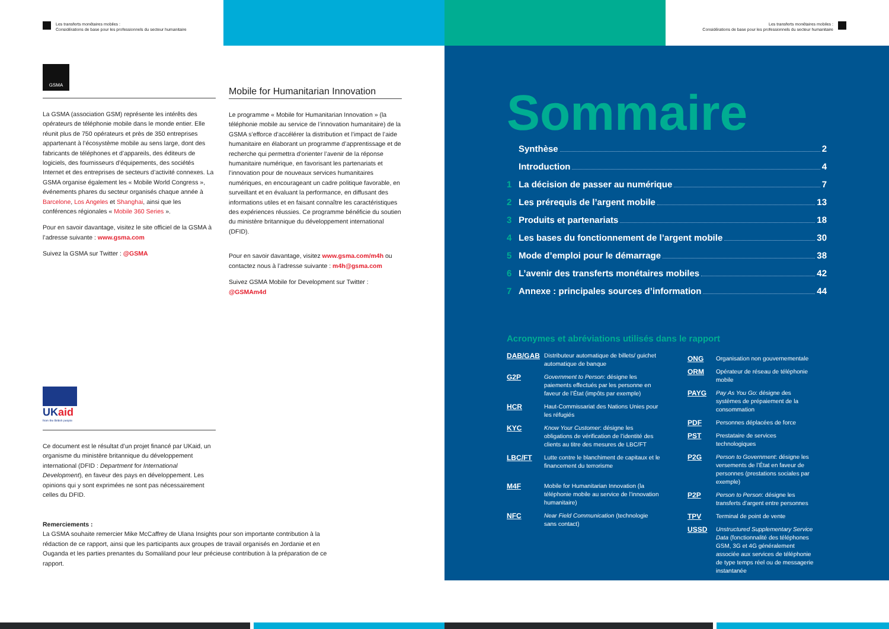Les transferts monétaires mobiles :
Considérations de base pour les professionnels du secteur humanitaire
GSMA
La GSMA (association GSM) représente les intérêts des opérateurs de téléphonie mobile dans le monde entier. Elle réunit plus de 750 opérateurs et près de 350 entreprises appartenant à l’écosystème mobile au sens large, dont des fabricants de téléphones et d’appareils, des éditeurs de logiciels, des fournisseurs d’équipements, des sociétés Internet et des entreprises de secteurs d’activité connexes. La GSMA organise également les « Mobile World Congress », événements phares du secteur organisés chaque année à Barcelone, Los Angeles et Shanghai, ainsi que les conférences régionales « Mobile 360 Series ».
Pour en savoir davantage, visitez le site officiel de la GSMA à l’adresse suivante : www.gsma.com
Suivez la GSMA sur Twitter : @GSMA
Mobile for Humanitarian Innovation
Le programme « Mobile for Humanitarian Innovation » (la téléphonie mobile au service de l’innovation humanitaire) de la GSMA s’efforce d’accélérer la distribution et l’impact de l’aide humanitaire en élaborant un programme d’apprentissage et de recherche qui permettra d’orienter l’avenir de la réponse humanitaire numérique, en favorisant les partenariats et l’innovation pour de nouveaux services humanitaires numériques, en encourageant un cadre politique favorable, en surveillant et en évaluant la performance, en diffusant des informations utiles et en faisant connaître les caractéristiques des expériences réussies. Ce programme bénéficie du soutien du ministère britannique du développement international (DFID).
Pour en savoir davantage, visitez www.gsma.com/m4h ou contactez nous à l’adresse suivante : m4h@gsma.com
Suivez GSMA Mobile for Development sur Twitter : @GSMAm4d
UKaid
from the British people
Ce document est le résultat d’un projet financé par UKaid, un organisme du ministère britannique du développement international (DFID : Department for International Development), en faveur des pays en développement. Les opinions qui y sont exprimées ne sont pas nécessairement celles du DFID.
Remerciements :
La GSMA souhaite remercier Mike McCaffrey de Ulana Insights pour son importante contribution à la rédaction de ce rapport, ainsi que les participants aux groupes de travail organisés en Jordanie et en Ouganda et les parties prenantes du Somaliland pour leur précieuse contribution à la préparation de ce rapport.
Les transferts monétaires mobiles :
Considérations de base pour les professionnels du secteur humanitaire
Sommaire
Synthèse 2
Introduction 4
1 La décision de passer au numérique 7
2 Les prérequis de l’argent mobile 13
3 Produits et partenariats 18
4 Les bases du fonctionnement de l’argent mobile 30
5 Mode d’emploi pour le démarrage 38
6 L’avenir des transferts monétaires mobiles 42
7 Annexe : principales sources d’information 44
Acronymes et abréviations utilisés dans le rapport
DAB/GAB Distributeur automatique de billets/ guichet automatique de banque
G2P Government to Person: désigne les paiements effectués par les personne en faveur de l’État (impôts par exemple)
HCR Haut-Commissariat des Nations Unies pour les réfugiés
KYC Know Your Customer: désigne les obligations de vérification de l’identité des clients au titre des mesures de LBC/FT
LBC/FT Lutte contre le blanchiment de capitaux et le financement du terrorisme
M4F Mobile for Humanitarian Innovation (la téléphonie mobile au service de l’innovation humanitaire)
NFC Near Field Communication (technologie sans contact)
ONG Organisation non gouvernementale
ORM Opérateur de réseau de téléphonie mobile
PAYG Pay As You Go: désigne des systèmes de prépaiement de la consommation
PDF Personnes déplacées de force
PST Prestataire de services technologiques
P2G Person to Government: désigne les versements de l’État en faveur de personnes (prestations sociales par exemple)
P2P Person to Person: désigne les transferts d’argent entre personnes
TPV Terminal de point de vente
USSD Unstructured Supplementary Service Data (fonctionnalité des téléphones GSM, 3G et 4G généralement associée aux services de téléphonie de type temps réel ou de messagerie instantanée